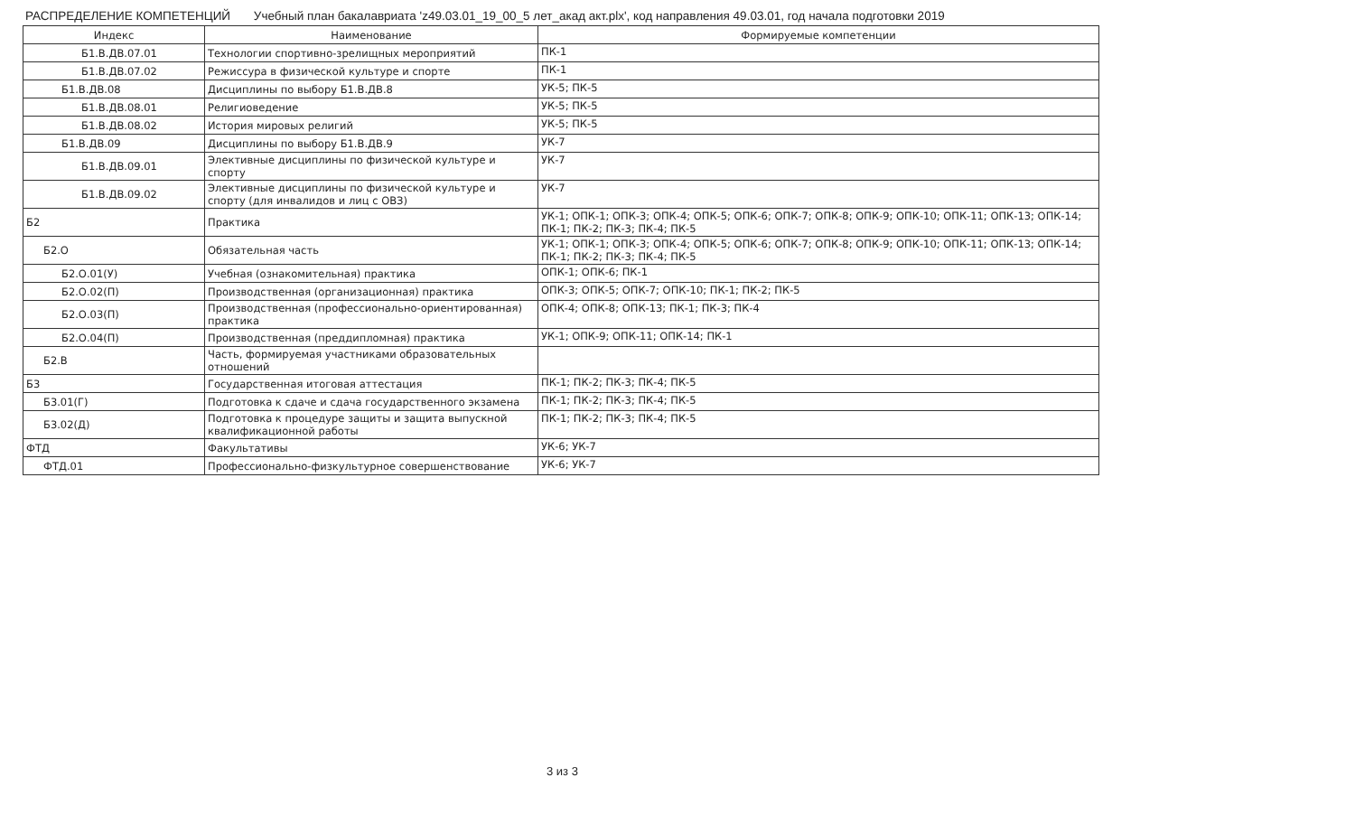РАСПРЕДЕЛЕНИЕ КОМПЕТЕНЦИЙ Учебный план бакалавриата 'z49.03.01_19_00_5 лет_акад акт.plx', код направления 49.03.01, год начала подготовки 2019
| Индекс | Наименование | Формируемые компетенции |
| --- | --- | --- |
| Б1.В.ДВ.07.01 | Технологии спортивно-зрелищных мероприятий | ПК-1 |
| Б1.В.ДВ.07.02 | Режиссура в физической культуре и спорте | ПК-1 |
| Б1.В.ДВ.08 | Дисциплины по выбору Б1.В.ДВ.8 | УК-5; ПК-5 |
| Б1.В.ДВ.08.01 | Религиоведение | УК-5; ПК-5 |
| Б1.В.ДВ.08.02 | История мировых религий | УК-5; ПК-5 |
| Б1.В.ДВ.09 | Дисциплины по выбору Б1.В.ДВ.9 | УК-7 |
| Б1.В.ДВ.09.01 | Элективные дисциплины по физической культуре и спорту | УК-7 |
| Б1.В.ДВ.09.02 | Элективные дисциплины по физической культуре и спорту (для инвалидов и лиц с ОВЗ) | УК-7 |
| Б2 | Практика | УК-1; ОПК-1; ОПК-3; ОПК-4; ОПК-5; ОПК-6; ОПК-7; ОПК-8; ОПК-9; ОПК-10; ОПК-11; ОПК-13; ОПК-14; ПК-1; ПК-2; ПК-3; ПК-4; ПК-5 |
| Б2.О | Обязательная часть | УК-1; ОПК-1; ОПК-3; ОПК-4; ОПК-5; ОПК-6; ОПК-7; ОПК-8; ОПК-9; ОПК-10; ОПК-11; ОПК-13; ОПК-14; ПК-1; ПК-2; ПК-3; ПК-4; ПК-5 |
| Б2.О.01(У) | Учебная (ознакомительная) практика | ОПК-1; ОПК-6; ПК-1 |
| Б2.О.02(П) | Производственная (организационная) практика | ОПК-3; ОПК-5; ОПК-7; ОПК-10; ПК-1; ПК-2; ПК-5 |
| Б2.О.03(П) | Производственная (профессионально-ориентированная) практика | ОПК-4; ОПК-8; ОПК-13; ПК-1; ПК-3; ПК-4 |
| Б2.О.04(П) | Производственная (преддипломная) практика | УК-1; ОПК-9; ОПК-11; ОПК-14; ПК-1 |
| Б2.В | Часть, формируемая участниками образовательных отношений | |
| Б3 | Государственная итоговая аттестация | ПК-1; ПК-2; ПК-3; ПК-4; ПК-5 |
| Б3.01(Г) | Подготовка к сдаче и сдача государственного экзамена | ПК-1; ПК-2; ПК-3; ПК-4; ПК-5 |
| Б3.02(Д) | Подготовка к процедуре защиты и защита выпускной квалификационной работы | ПК-1; ПК-2; ПК-3; ПК-4; ПК-5 |
| ФТД | Факультативы | УК-6; УК-7 |
| ФТД.01 | Профессионально-физкультурное совершенствование | УК-6; УК-7 |
3 из 3